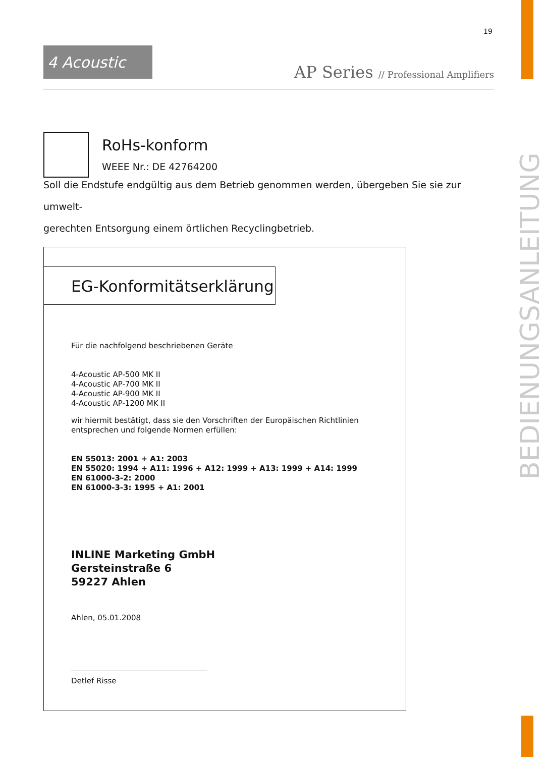19
4 Acoustic
AP Series // Professional Amplifiers
BEDIENUNGSANLEITUNG
RoHs-konform
WEEE Nr.: DE 42764200
Soll die Endstufe endgültig aus dem Betrieb genommen werden, übergeben Sie sie zur umwelt-
gerechten Entsorgung einem örtlichen Recyclingbetrieb.
EG-Konformitätserklärung
Für die nachfolgend beschriebenen Geräte
4-Acoustic AP-500 MK II
4-Acoustic AP-700 MK II
4-Acoustic AP-900 MK II
4-Acoustic AP-1200 MK II
wir hiermit bestätigt, dass sie den Vorschriften der Europäischen Richtlinien
entsprechen und folgende Normen erfüllen:
EN 55013: 2001 + A1: 2003
EN 55020: 1994 + A11: 1996 + A12: 1999 + A13: 1999 + A14: 1999
EN 61000-3-2: 2000
EN 61000-3-3: 1995 + A1: 2001
INLINE Marketing GmbH
Gersteinstraße 6
59227 Ahlen
Ahlen, 05.01.2008
Detlef Risse